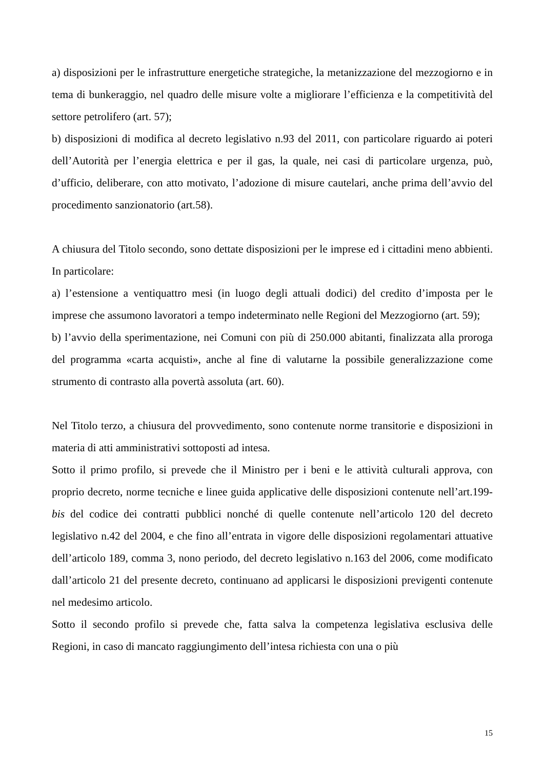a) disposizioni per le infrastrutture energetiche strategiche, la metanizzazione del mezzogiorno e in tema di bunkeraggio, nel quadro delle misure volte a migliorare l’efficienza e la competitività del settore petrolifero (art. 57);
b) disposizioni di modifica al decreto legislativo n.93 del 2011, con particolare riguardo ai poteri dell’Autorità per l’energia elettrica e per il gas, la quale, nei casi di particolare urgenza, può, d’ufficio, deliberare, con atto motivato, l’adozione di misure cautelari, anche prima dell’avvio del procedimento sanzionatorio (art.58).
A chiusura del Titolo secondo, sono dettate disposizioni per le imprese ed i cittadini meno abbienti. In particolare:
a) l’estensione a ventiquattro mesi (in luogo degli attuali dodici) del credito d’imposta per le imprese che assumono lavoratori a tempo indeterminato nelle Regioni del Mezzogiorno (art. 59);
b) l’avvio della sperimentazione, nei Comuni con più di 250.000 abitanti, finalizzata alla proroga del programma «carta acquisti», anche al fine di valutarne la possibile generalizzazione come strumento di contrasto alla povertà assoluta (art. 60).
Nel Titolo terzo, a chiusura del provvedimento, sono contenute norme transitorie e disposizioni in materia di atti amministrativi sottoposti ad intesa.
Sotto il primo profilo, si prevede che il Ministro per i beni e le attività culturali approva, con proprio decreto, norme tecniche e linee guida applicative delle disposizioni contenute nell’art.199-bis del codice dei contratti pubblici nonché di quelle contenute nell’articolo 120 del decreto legislativo n.42 del 2004, e che fino all’entrata in vigore delle disposizioni regolamentari attuative dell’articolo 189, comma 3, nono periodo, del decreto legislativo n.163 del 2006, come modificato dall’articolo 21 del presente decreto, continuano ad applicarsi le disposizioni previgenti contenute nel medesimo articolo.
Sotto il secondo profilo si prevede che, fatta salva la competenza legislativa esclusiva delle Regioni, in caso di mancato raggiungimento dell’intesa richiesta con una o più
15